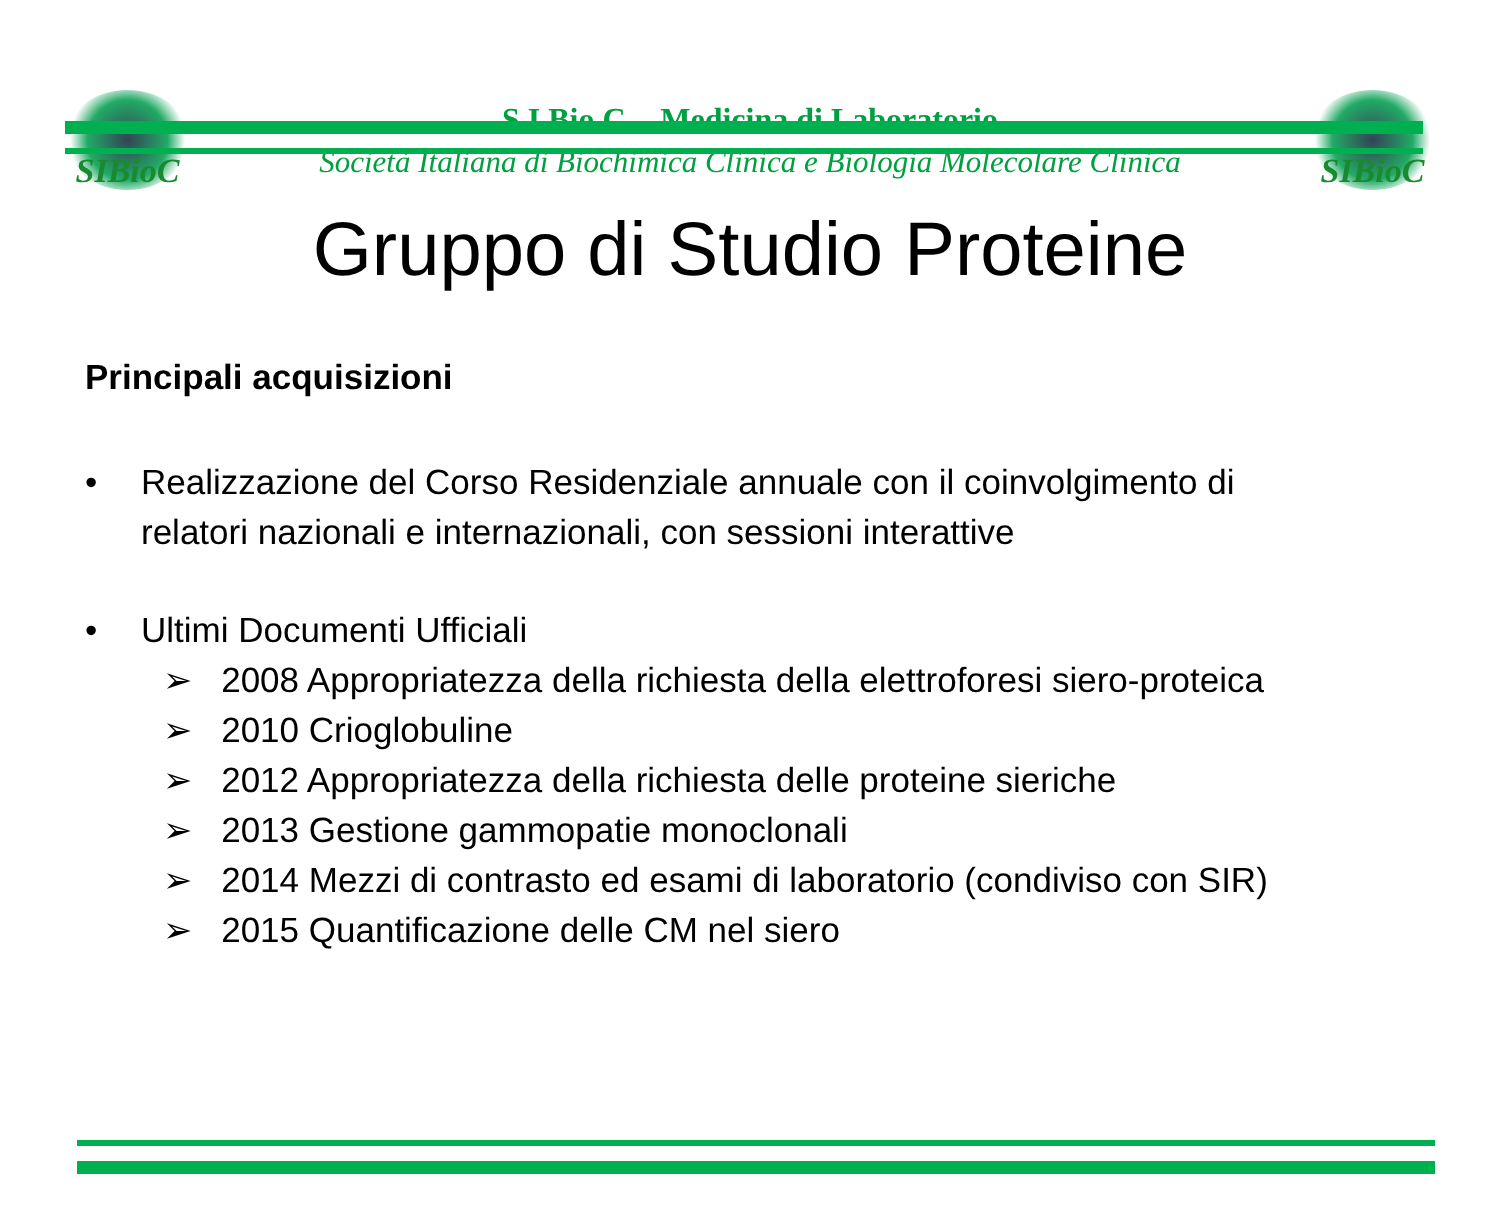SIBioC
S.I.Bio.C. - Medicina di Laboratorio
Società Italiana di Biochimica Clinica e Biologia Molecolare Clinica
SIBioC
Gruppo di Studio Proteine
Principali acquisizioni
• Realizzazione del Corso Residenziale annuale con il coinvolgimento di
relatori nazionali e internazionali, con sessioni interattive
• Ultimi Documenti Ufficiali
➢ 2008 Appropriatezza della richiesta della elettroforesi siero-proteica
➢ 2010 Crioglobuline
➢ 2012 Appropriatezza della richiesta delle proteine sieriche
➢ 2013 Gestione gammopatie monoclonali
➢ 2014 Mezzi di contrasto ed esami di laboratorio (condiviso con SIR)
➢ 2015 Quantificazione delle CM nel siero